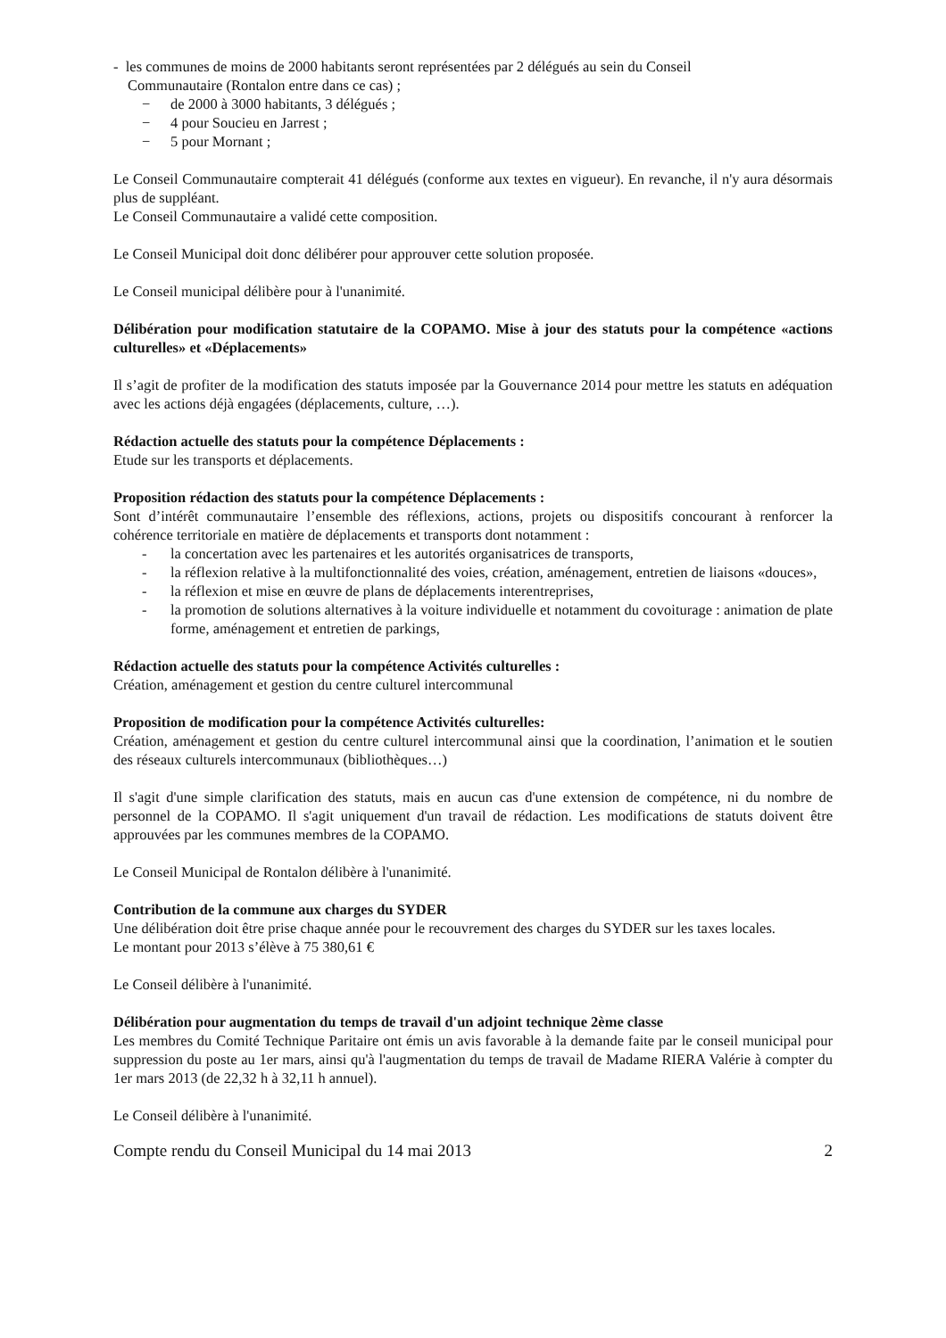- les communes de moins de 2000 habitants seront représentées par 2 délégués au sein du Conseil
Communautaire (Rontalon entre dans ce cas) ;
− de 2000 à 3000 habitants, 3 délégués ;
− 4 pour Soucieu en Jarrest ;
− 5 pour Mornant ;
Le Conseil Communautaire compterait 41 délégués (conforme aux textes en vigueur). En revanche, il n'y aura désormais plus de suppléant.
Le Conseil Communautaire a validé cette composition.
Le Conseil Municipal doit donc délibérer pour approuver cette solution proposée.
Le Conseil municipal délibère pour à l'unanimité.
Délibération pour modification statutaire de la COPAMO. Mise à jour des statuts pour la compétence «actions culturelles» et «Déplacements»
Il s’agit de profiter de la modification des statuts imposée par la Gouvernance 2014 pour mettre les statuts en adéquation avec les actions déjà engagées (déplacements, culture, …).
Rédaction actuelle des statuts pour la compétence Déplacements :
Etude sur les transports et déplacements.
Proposition rédaction des statuts pour la compétence Déplacements :
Sont d’intérêt communautaire l’ensemble des réflexions, actions, projets ou dispositifs concourant à renforcer la cohérence territoriale en matière de déplacements et transports dont notamment :
- la concertation avec les partenaires et les autorités organisatrices de transports,
- la réflexion relative à la multifonctionnalité des voies, création, aménagement, entretien de liaisons «douces»,
- la réflexion et mise en œuvre de plans de déplacements interentreprises,
- la promotion de solutions alternatives à la voiture individuelle et notamment du covoiturage : animation de plate forme, aménagement et entretien de parkings,
Rédaction actuelle des statuts pour la compétence Activités culturelles :
Création, aménagement et gestion du centre culturel intercommunal
Proposition de modification pour la compétence Activités culturelles:
Création, aménagement et gestion du centre culturel intercommunal ainsi que la coordination, l’animation et le soutien des réseaux culturels intercommunaux (bibliothèques…)
Il s'agit d'une simple clarification des statuts, mais en aucun cas d'une extension de compétence, ni du nombre de personnel de la COPAMO. Il s'agit uniquement d'un travail de rédaction. Les modifications de statuts doivent être approuvées par les communes membres de la COPAMO.
Le Conseil Municipal de Rontalon délibère à l'unanimité.
Contribution de la commune aux charges du SYDER
Une délibération doit être prise chaque année pour le recouvrement des charges du SYDER sur les taxes locales.
Le montant pour 2013 s’élève à 75 380,61 €
Le Conseil délibère à l'unanimité.
Délibération pour augmentation du temps de travail d'un adjoint technique 2ème classe
Les membres du Comité Technique Paritaire ont émis un avis favorable à la demande faite par le conseil municipal pour suppression du poste au 1er mars, ainsi qu'à l'augmentation du temps de travail de Madame RIERA Valérie à compter du 1er mars 2013 (de 22,32 h à 32,11 h annuel).
Le Conseil délibère à l'unanimité.
Compte rendu du Conseil Municipal du 14 mai 2013 2